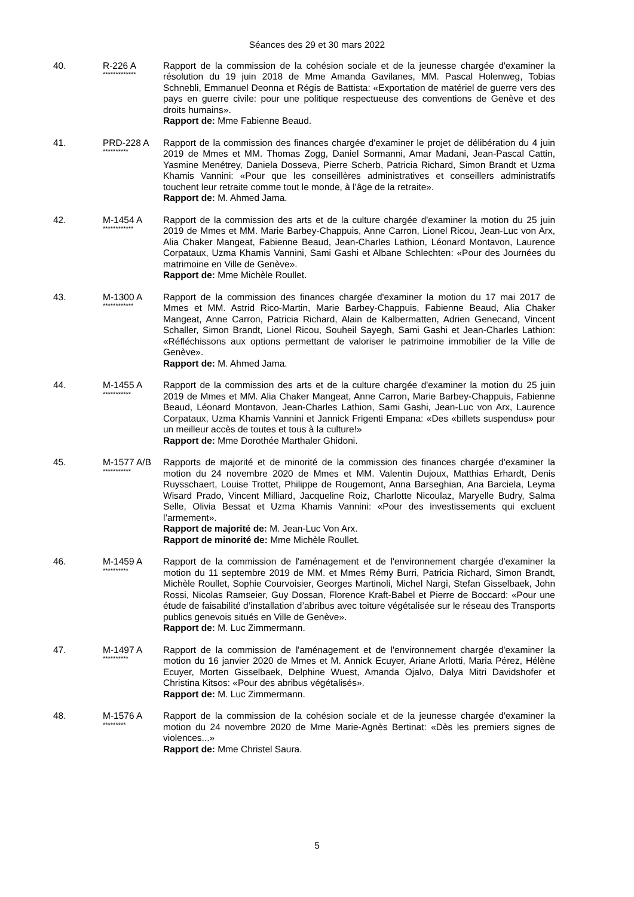Séances des 29 et 30 mars 2022
40. R-226 A
*************
Rapport de la commission de la cohésion sociale et de la jeunesse chargée d'examiner la résolution du 19 juin 2018 de Mme Amanda Gavilanes, MM. Pascal Holenweg, Tobias Schnebli, Emmanuel Deonna et Régis de Battista: «Exportation de matériel de guerre vers des pays en guerre civile: pour une politique respectueuse des conventions de Genève et des droits humains».
Rapport de: Mme Fabienne Beaud.
41. PRD-228 A
**********
Rapport de la commission des finances chargée d'examiner le projet de délibération du 4 juin 2019 de Mmes et MM. Thomas Zogg, Daniel Sormanni, Amar Madani, Jean-Pascal Cattin, Yasmine Menétrey, Daniela Dosseva, Pierre Scherb, Patricia Richard, Simon Brandt et Uzma Khamis Vannini: «Pour que les conseillères administratives et conseillers administratifs touchent leur retraite comme tout le monde, à l’âge de la retraite».
Rapport de: M. Ahmed Jama.
42. M-1454 A
************
Rapport de la commission des arts et de la culture chargée d'examiner la motion du 25 juin 2019 de Mmes et MM. Marie Barbey-Chappuis, Anne Carron, Lionel Ricou, Jean-Luc von Arx, Alia Chaker Mangeat, Fabienne Beaud, Jean-Charles Lathion, Léonard Montavon, Laurence Corpataux, Uzma Khamis Vannini, Sami Gashi et Albane Schlechten: «Pour des Journées du matrimoine en Ville de Genève».
Rapport de: Mme Michèle Roullet.
43. M-1300 A
************
Rapport de la commission des finances chargée d'examiner la motion du 17 mai 2017 de Mmes et MM. Astrid Rico-Martin, Marie Barbey-Chappuis, Fabienne Beaud, Alia Chaker Mangeat, Anne Carron, Patricia Richard, Alain de Kalbermatten, Adrien Genecand, Vincent Schaller, Simon Brandt, Lionel Ricou, Souheil Sayegh, Sami Gashi et Jean-Charles Lathion: «Réfléchissons aux options permettant de valoriser le patrimoine immobilier de la Ville de Genève».
Rapport de: M. Ahmed Jama.
44. M-1455 A
***********
Rapport de la commission des arts et de la culture chargée d'examiner la motion du 25 juin 2019 de Mmes et MM. Alia Chaker Mangeat, Anne Carron, Marie Barbey-Chappuis, Fabienne Beaud, Léonard Montavon, Jean-Charles Lathion, Sami Gashi, Jean-Luc von Arx, Laurence Corpataux, Uzma Khamis Vannini et Jannick Frigenti Empana: «Des «billets suspendus» pour un meilleur accès de toutes et tous à la culture!»
Rapport de: Mme Dorothée Marthaler Ghidoni.
45. M-1577 A/B
***********
Rapports de majorité et de minorité de la commission des finances chargée d'examiner la motion du 24 novembre 2020 de Mmes et MM. Valentin Dujoux, Matthias Erhardt, Denis Ruysschaert, Louise Trottet, Philippe de Rougemont, Anna Barseghian, Ana Barciela, Leyma Wisard Prado, Vincent Milliard, Jacqueline Roiz, Charlotte Nicoulaz, Maryelle Budry, Salma Selle, Olivia Bessat et Uzma Khamis Vannini: «Pour des investissements qui excluent l’armement».
Rapport de majorité de: M. Jean-Luc Von Arx.
Rapport de minorité de: Mme Michèle Roullet.
46. M-1459 A
**********
Rapport de la commission de l'aménagement et de l'environnement chargée d'examiner la motion du 11 septembre 2019 de MM. et Mmes Rémy Burri, Patricia Richard, Simon Brandt, Michèle Roullet, Sophie Courvoisier, Georges Martinoli, Michel Nargi, Stefan Gisselbaek, John Rossi, Nicolas Ramseier, Guy Dossan, Florence Kraft-Babel et Pierre de Boccard: «Pour une étude de faisabilité d’installation d’abribus avec toiture végétalisée sur le réseau des Transports publics genevois situés en Ville de Genève».
Rapport de: M. Luc Zimmermann.
47. M-1497 A
**********
Rapport de la commission de l'aménagement et de l'environnement chargée d'examiner la motion du 16 janvier 2020 de Mmes et M. Annick Ecuyer, Ariane Arlotti, Maria Pérez, Hélène Ecuyer, Morten Gisselbaek, Delphine Wuest, Amanda Ojalvo, Dalya Mitri Davidshofer et Christina Kitsos: «Pour des abribus végétalisés».
Rapport de: M. Luc Zimmermann.
48. M-1576 A
*********
Rapport de la commission de la cohésion sociale et de la jeunesse chargée d'examiner la motion du 24 novembre 2020 de Mme Marie-Agnès Bertinat: «Dès les premiers signes de violences...»
Rapport de: Mme Christel Saura.
5